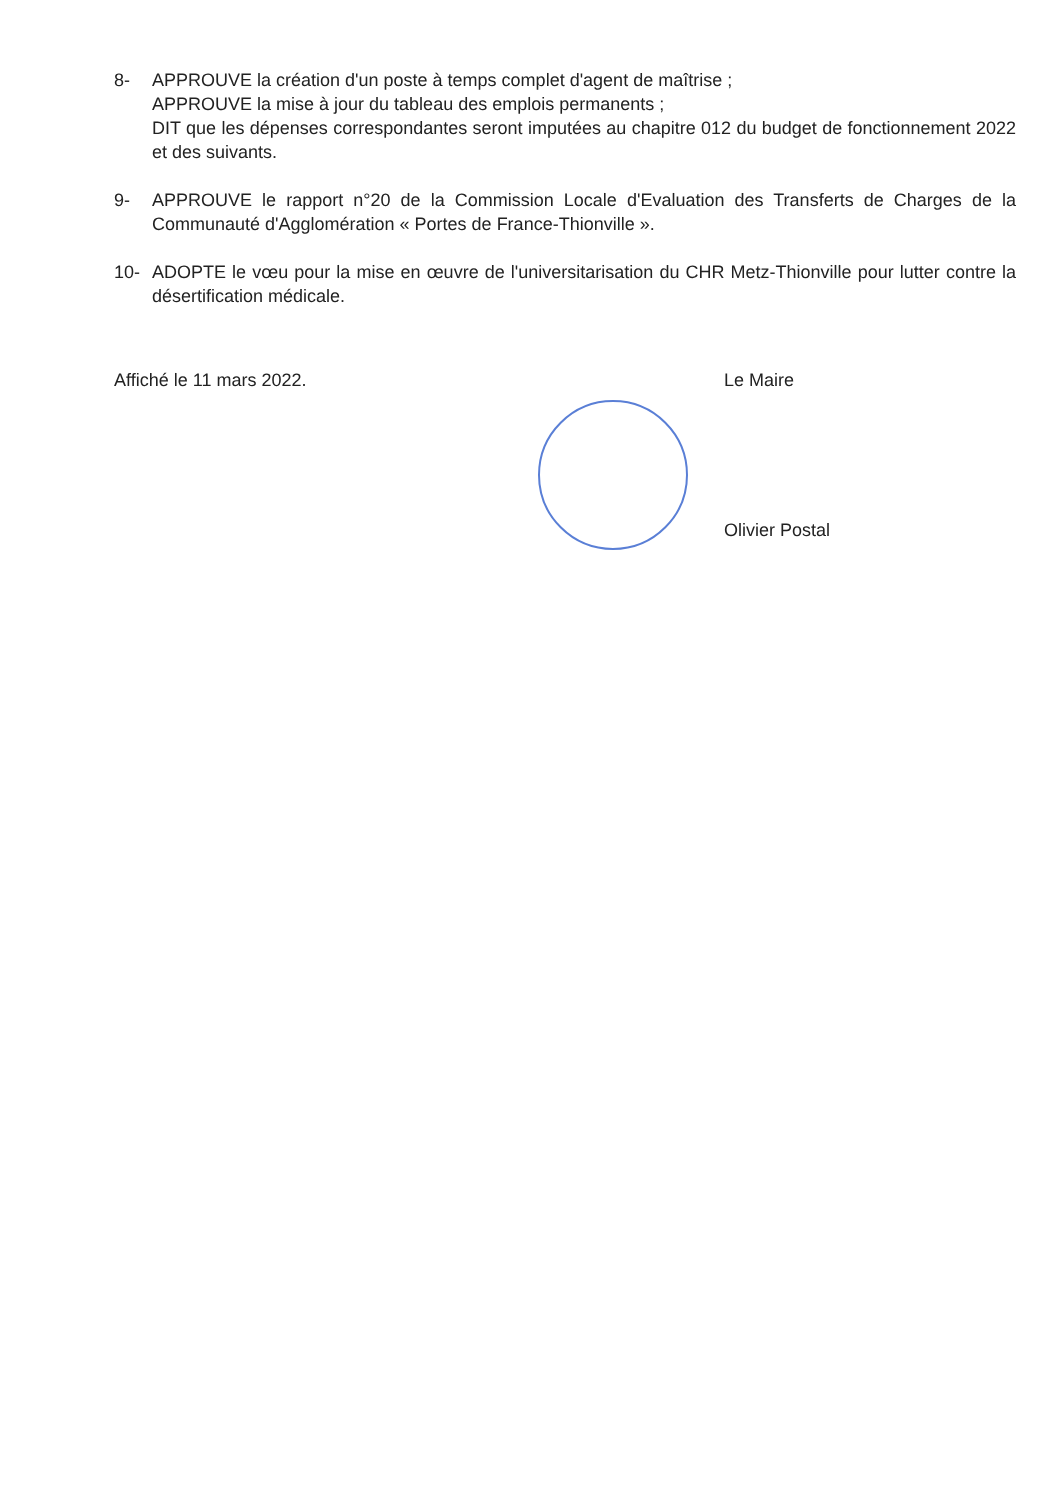8- APPROUVE la création d'un poste à temps complet d'agent de maîtrise ;
APPROUVE la mise à jour du tableau des emplois permanents ;
DIT que les dépenses correspondantes seront imputées au chapitre 012 du budget de fonctionnement 2022 et des suivants.
9- APPROUVE le rapport n°20 de la Commission Locale d'Evaluation des Transferts de Charges de la Communauté d'Agglomération « Portes de France-Thionville ».
10- ADOPTE le vœu pour la mise en œuvre de l'universitarisation du CHR Metz-Thionville pour lutter contre la désertification médicale.
Affiché le 11 mars 2022. Le Maire
Olivier Postal